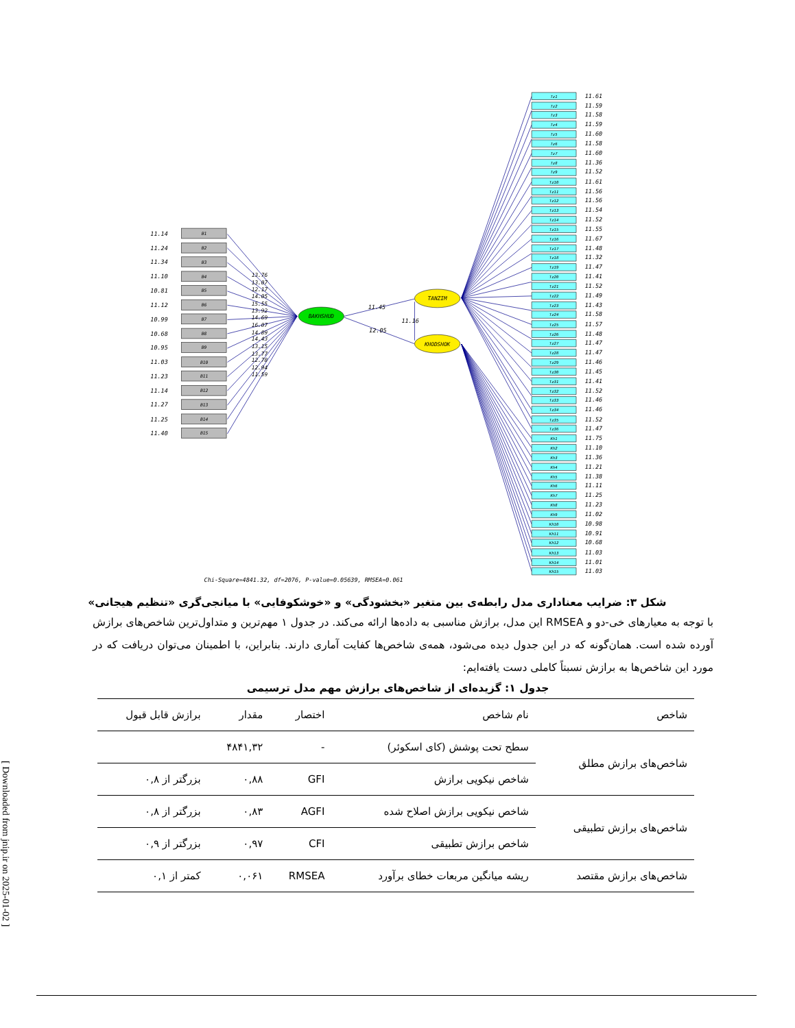BAKHSHUD
TANZIM
KHODSHOK
11.45
11.16
12.05
B1
B2
B3
B4
B5
B6
B7
B8
B9
B10
B11
B12
B13
B14
B15
11.14
11.24
11.34
11.10
10.81
11.12
10.99
10.68
10.95
11.03
11.23
11.14
11.27
11.25
11.40
13.76
13.07
12.17
14.05
15.55
13.92
14.69
16.07
14.89
14.43
13.15
13.77
12.78
12.94
11.59
Tz1
Tz2
Tz3
Tz4
Tz5
Tz6
Tz7
Tz8
Tz9
Tz10
Tz11
Tz12
Tz13
Tz14
Tz15
Tz16
Tz17
Tz18
Tz19
Tz20
Tz21
Tz22
Tz23
Tz24
Tz25
Tz26
Tz27
Tz28
Tz29
Tz30
Tz31
Tz32
Tz33
Tz34
Tz35
Tz36
Kh1
Kh2
Kh3
Kh4
Kh5
Kh6
Kh7
Kh8
Kh9
Kh10
Kh11
Kh12
Kh13
Kh14
Kh15
11.61
11.59
11.58
11.59
11.60
11.58
11.60
11.36
11.52
11.61
11.56
11.56
11.54
11.52
11.55
11.67
11.48
11.32
11.47
11.41
11.52
11.49
11.43
11.58
11.57
11.48
11.47
11.47
11.46
11.45
11.41
11.52
11.46
11.46
11.52
11.47
11.75
11.10
11.36
11.21
11.38
11.11
11.25
11.23
11.02
10.98
10.91
10.68
11.03
11.01
11.03
Chi-Square=4841.32, df=2076, P-value=0.05639, RMSEA=0.061
شکل ۳: ضرایب معناداری مدل رابطه‌ی بین متغیر «بخشودگی» و «خوشکوفایی» با میانجی‌گری «تنظیم هیجانی»
با توجه به معیارهای خی-دو و RMSEA این مدل، برازش مناسبی به داده‌ها ارائه می‌کند. در جدول ۱ مهم‌ترین و متداول‌ترین شاخص‌های برازش آورده شده است. همان‌گونه که در این جدول دیده می‌شود، همه‌ی شاخص‌ها کفایت آماری دارند. بنابراین، با اطمینان می‌توان دریافت که در مورد این شاخص‌ها به برازش نسبتاً کاملی دست یافته‌ایم:
جدول ۱: گزیده‌ای از شاخص‌های برازش مهم مدل ترسیمی
| شاخص | نام شاخص | اختصار | مقدار | برازش قابل قبول |
| --- | --- | --- | --- | --- |
| شاخص‌های برازش مطلق | سطح تحت پوشش (کای اسکوئر) | - | ۴۸۴۱,۳۲ | |
| | شاخص نیکویی برازش | GFI | ۰,۸۸ | بزرگتر از ۰,۸ |
| شاخص‌های برازش تطبیقی | شاخص نیکویی برازش اصلاح شده | AGFI | ۰,۸۳ | بزرگتر از ۰,۸ |
| | شاخص برازش تطبیقی | CFI | ۰,۹۷ | بزرگتر از ۰,۹ |
| شاخص‌های برازش مقتصد | ریشه میانگین مربعات خطای برآورد | RMSEA | ۰,۰۶۱ | کمتر از ۰,۱ |
[ Downloaded from jnip.ir on 2025-01-02 ]